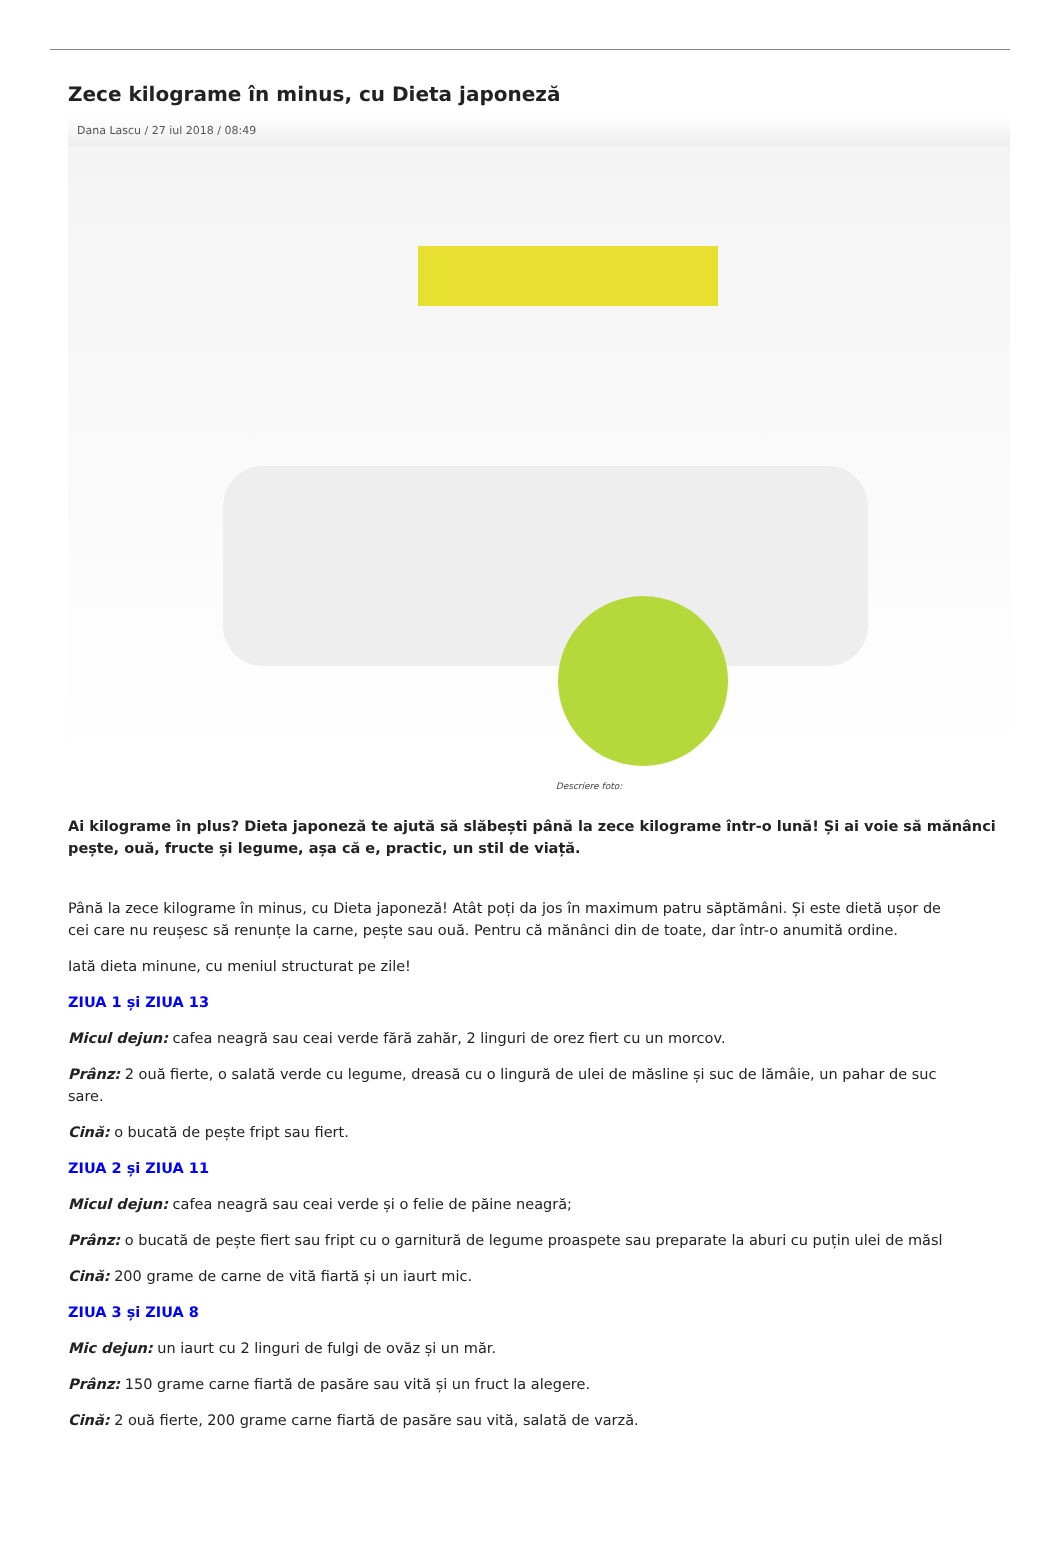Zece kilograme în minus, cu Dieta japoneză
Dana Lascu / 27 iul 2018 / 08:49
Descriere foto:
Ai kilograme în plus? Dieta japoneză te ajută să slăbești până la zece kilograme într-o lună! Și ai voie să mănânci
pește, ouă, fructe și legume, așa că e, practic, un stil de viață.
Până la zece kilograme în minus, cu Dieta japoneză! Atât poți da jos în maximum patru săptămâni. Și este dietă ușor de
cei care nu reușesc să renunțe la carne, pește sau ouă. Pentru că mănânci din de toate, dar într-o anumită ordine.
Iată dieta minune, cu meniul structurat pe zile!
ZIUA 1 și ZIUA 13
Micul dejun: cafea neagră sau ceai verde fără zahăr, 2 linguri de orez fiert cu un morcov.
Prânz: 2 ouă fierte, o salată verde cu legume, dreasă cu o lingură de ulei de măsline și suc de lămâie, un pahar de suc
sare.
Cină: o bucată de pește fript sau fiert.
ZIUA 2 și ZIUA 11
Micul dejun: cafea neagră sau ceai verde și o felie de păine neagră;
Prânz: o bucată de pește fiert sau fript cu o garnitură de legume proaspete sau preparate la aburi cu puțin ulei de măsl
Cină: 200 grame de carne de vită fiartă și un iaurt mic.
ZIUA 3 și ZIUA 8
Mic dejun: un iaurt cu 2 linguri de fulgi de ovăz și un măr.
Prânz: 150 grame carne fiartă de pasăre sau vită și un fruct la alegere.
Cină: 2 ouă fierte, 200 grame carne fiartă de pasăre sau vită, salată de varză.